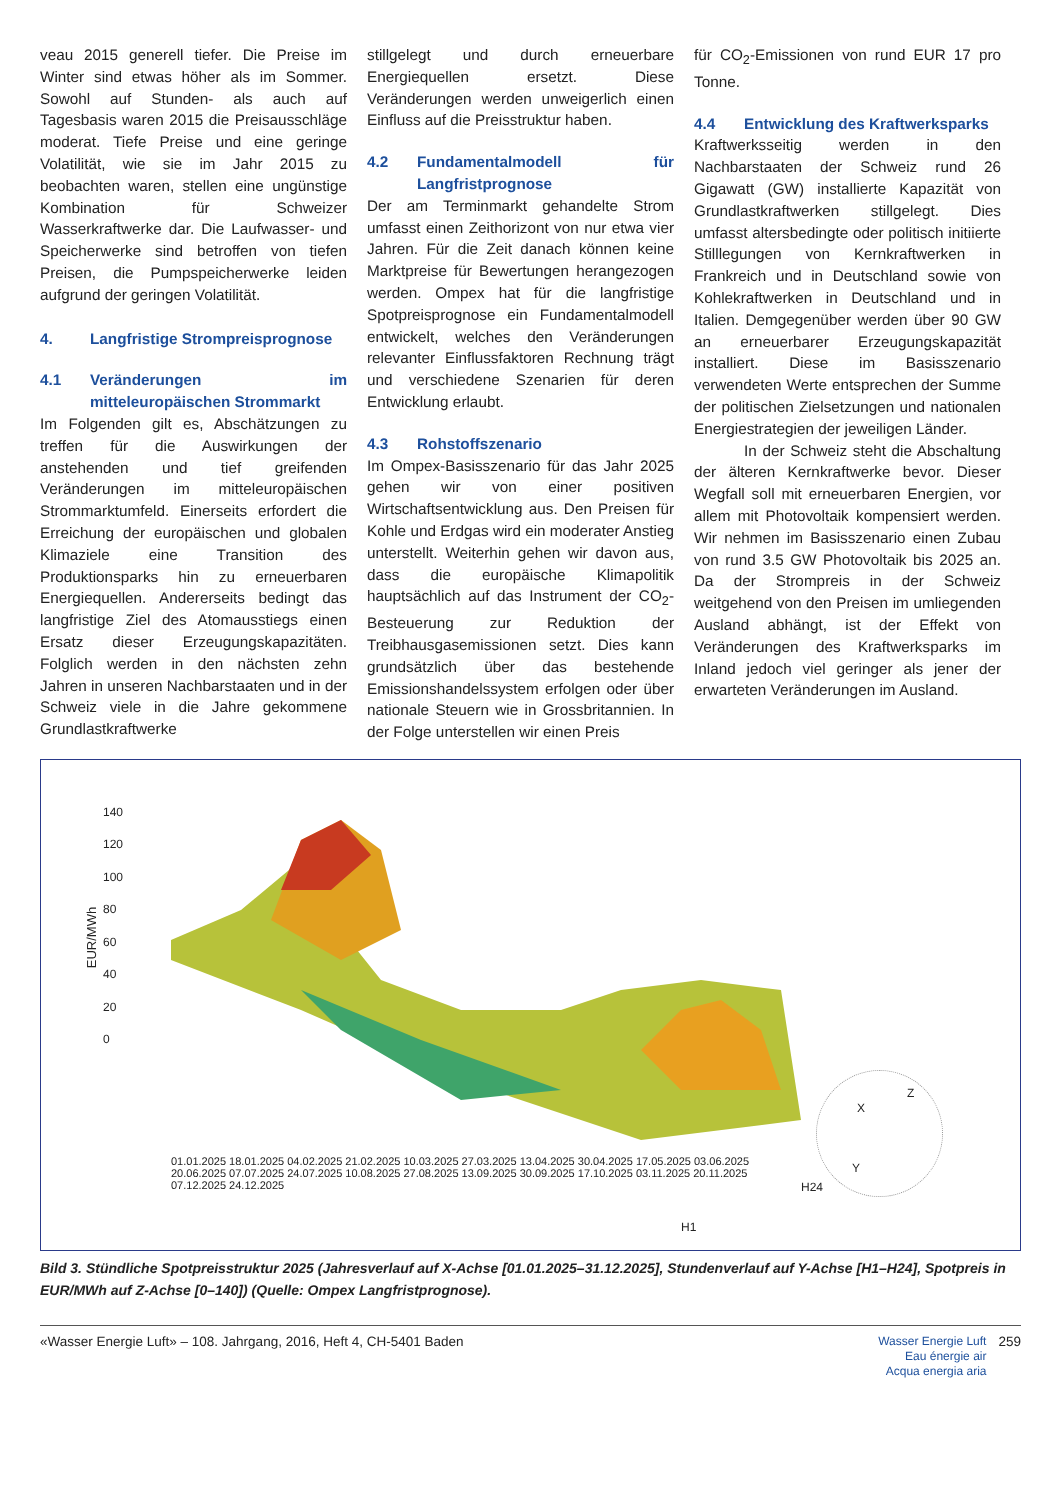veau 2015 generell tiefer. Die Preise im Winter sind etwas höher als im Sommer. Sowohl auf Stunden- als auch auf Tagesbasis waren 2015 die Preisausschläge moderat. Tiefe Preise und eine geringe Volatilität, wie sie im Jahr 2015 zu beobachten waren, stellen eine ungünstige Kombination für Schweizer Wasserkraftwerke dar. Die Laufwasser- und Speicherwerke sind betroffen von tiefen Preisen, die Pumpspeicherwerke leiden aufgrund der geringen Volatilität.
4. Langfristige Strompreisprognose
4.1 Veränderungen im mitteleuropäischen Strommarkt
Im Folgenden gilt es, Abschätzungen zu treffen für die Auswirkungen der anstehenden und tief greifenden Veränderungen im mitteleuropäischen Strommarktumfeld. Einerseits erfordert die Erreichung der europäischen und globalen Klimaziele eine Transition des Produktionsparks hin zu erneuerbaren Energiequellen. Andererseits bedingt das langfristige Ziel des Atomausstiegs einen Ersatz dieser Erzeugungskapazitäten. Folglich werden in den nächsten zehn Jahren in unseren Nachbarstaaten und in der Schweiz viele in die Jahre gekommene Grundlastkraftwerke
stillgelegt und durch erneuerbare Energiequellen ersetzt. Diese Veränderungen werden unweigerlich einen Einfluss auf die Preisstruktur haben.
4.2 Fundamentalmodell für Langfristprognose
Der am Terminmarkt gehandelte Strom umfasst einen Zeithorizont von nur etwa vier Jahren. Für die Zeit danach können keine Marktpreise für Bewertungen herangezogen werden. Ompex hat für die langfristige Spotpreisprognose ein Fundamentalmodell entwickelt, welches den Veränderungen relevanter Einflussfaktoren Rechnung trägt und verschiedene Szenarien für deren Entwicklung erlaubt.
4.3 Rohstoffszenario
Im Ompex-Basisszenario für das Jahr 2025 gehen wir von einer positiven Wirtschaftsentwicklung aus. Den Preisen für Kohle und Erdgas wird ein moderater Anstieg unterstellt. Weiterhin gehen wir davon aus, dass die europäische Klimapolitik hauptsächlich auf das Instrument der CO<sub>2</sub>-Besteuerung zur Reduktion der Treibhausgasemissionen setzt. Dies kann grundsätzlich über das bestehende Emissionshandelssystem erfolgen oder über nationale Steuern wie in Grossbritannien. In der Folge unterstellen wir einen Preis
für CO<sub>2</sub>-Emissionen von rund EUR 17 pro Tonne.
4.4 Entwicklung des Kraftwerksparks
Kraftwerksseitig werden in den Nachbarstaaten der Schweiz rund 26 Gigawatt (GW) installierte Kapazität von Grundlastkraftwerken stillgelegt. Dies umfasst altersbedingte oder politisch initiierte Stilllegungen von Kernkraftwerken in Frankreich und in Deutschland sowie von Kohlekraftwerken in Deutschland und in Italien. Demgegenüber werden über 90 GW an erneuerbarer Erzeugungskapazität installiert. Diese im Basisszenario verwendeten Werte entsprechen der Summe der politischen Zielsetzungen und nationalen Energiestrategien der jeweiligen Länder.
In der Schweiz steht die Abschaltung der älteren Kernkraftwerke bevor. Dieser Wegfall soll mit erneuerbaren Energien, vor allem mit Photovoltaik kompensiert werden. Wir nehmen im Basisszenario einen Zubau von rund 3.5 GW Photovoltaik bis 2025 an. Da der Strompreis in der Schweiz weitgehend von den Preisen im umliegenden Ausland abhängt, ist der Effekt von Veränderungen des Kraftwerksparks im Inland jedoch viel geringer als jener der erwarteten Veränderungen im Ausland.
EUR/MWh
140
120
100
80
60
40
20
0
01.01.2025 18.01.2025 04.02.2025 21.02.2025 10.03.2025 27.03.2025 13.04.2025 30.04.2025 17.05.2025 03.06.2025 20.06.2025 07.07.2025 24.07.2025 10.08.2025 27.08.2025 13.09.2025 30.09.2025 17.10.2025 03.11.2025 20.11.2025 07.12.2025 24.12.2025
H24
H1
X
Z
Y
Bild 3. Stündliche Spotpreisstruktur 2025 (Jahresverlauf auf X-Achse [01.01.2025–31.12.2025], Stundenverlauf auf Y-Achse [H1–H24], Spotpreis in EUR/MWh auf Z-Achse [0–140]) (Quelle: Ompex Langfristprognose).
«Wasser Energie Luft» – 108. Jahrgang, 2016, Heft 4, CH-5401 Baden Wasser Energie Luft
Eau énergie air
Acqua energia aria 259